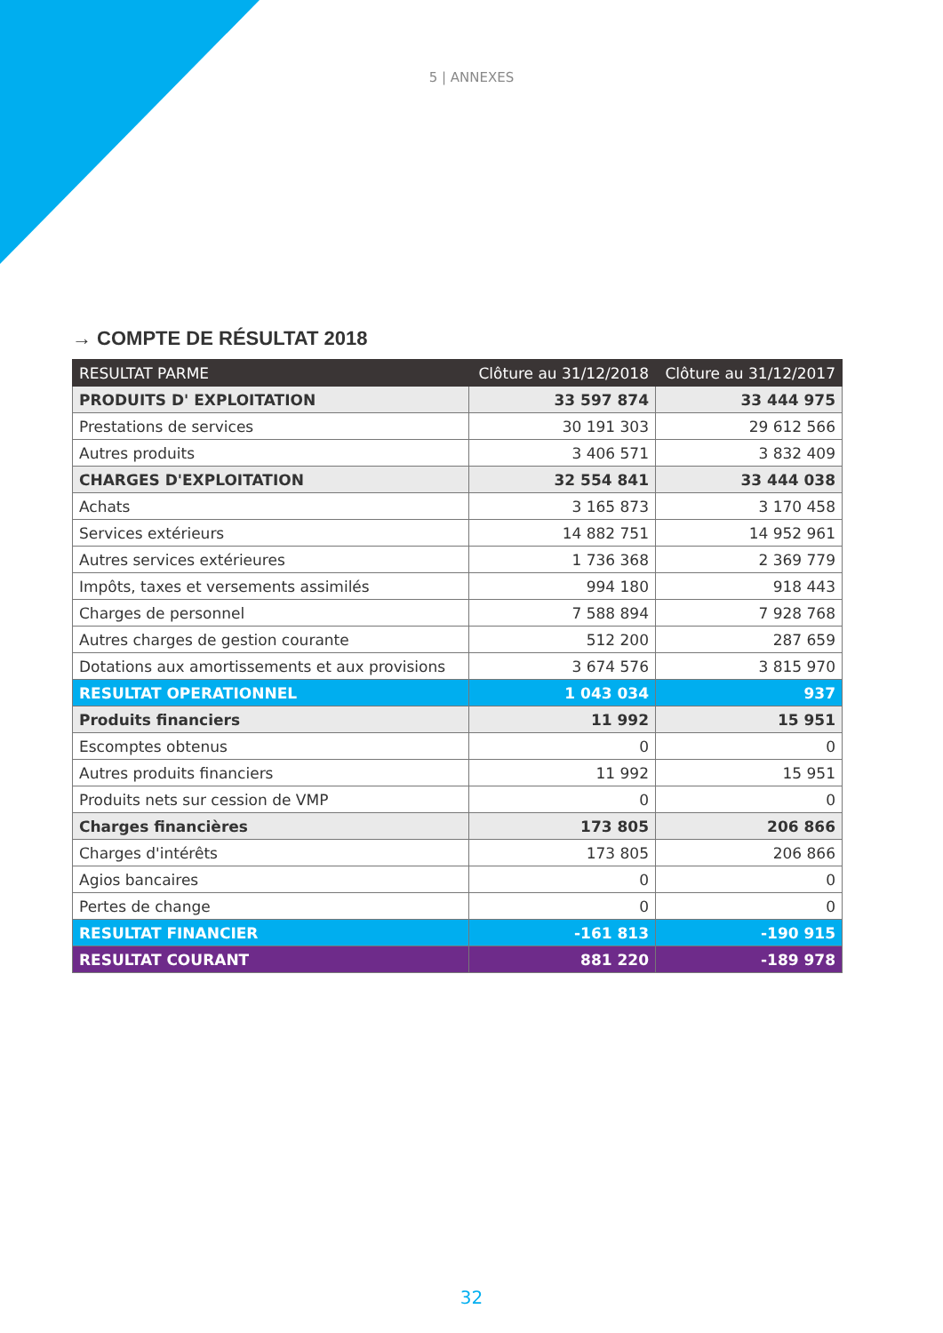5 | ANNEXES
→ COMPTE DE RÉSULTAT 2018
| RESULTAT PARME | Clôture au 31/12/2018 | Clôture au 31/12/2017 |
| --- | --- | --- |
| PRODUITS D' EXPLOITATION | 33 597 874 | 33 444 975 |
| Prestations de services | 30 191 303 | 29 612 566 |
| Autres produits | 3 406 571 | 3 832 409 |
| CHARGES D'EXPLOITATION | 32 554 841 | 33 444 038 |
| Achats | 3 165 873 | 3 170 458 |
| Services extérieurs | 14 882 751 | 14 952 961 |
| Autres services extérieures | 1 736 368 | 2 369 779 |
| Impôts, taxes et versements assimilés | 994 180 | 918 443 |
| Charges de personnel | 7 588 894 | 7 928 768 |
| Autres charges de gestion courante | 512 200 | 287 659 |
| Dotations aux amortissements et aux provisions | 3 674 576 | 3 815 970 |
| RESULTAT OPERATIONNEL | 1 043 034 | 937 |
| Produits financiers | 11 992 | 15 951 |
| Escomptes obtenus | 0 | 0 |
| Autres produits financiers | 11 992 | 15 951 |
| Produits nets sur cession de VMP | 0 | 0 |
| Charges financières | 173 805 | 206 866 |
| Charges d'intérêts | 173 805 | 206 866 |
| Agios bancaires | 0 | 0 |
| Pertes de change | 0 | 0 |
| RESULTAT FINANCIER | -161 813 | -190 915 |
| RESULTAT COURANT | 881 220 | -189 978 |
32